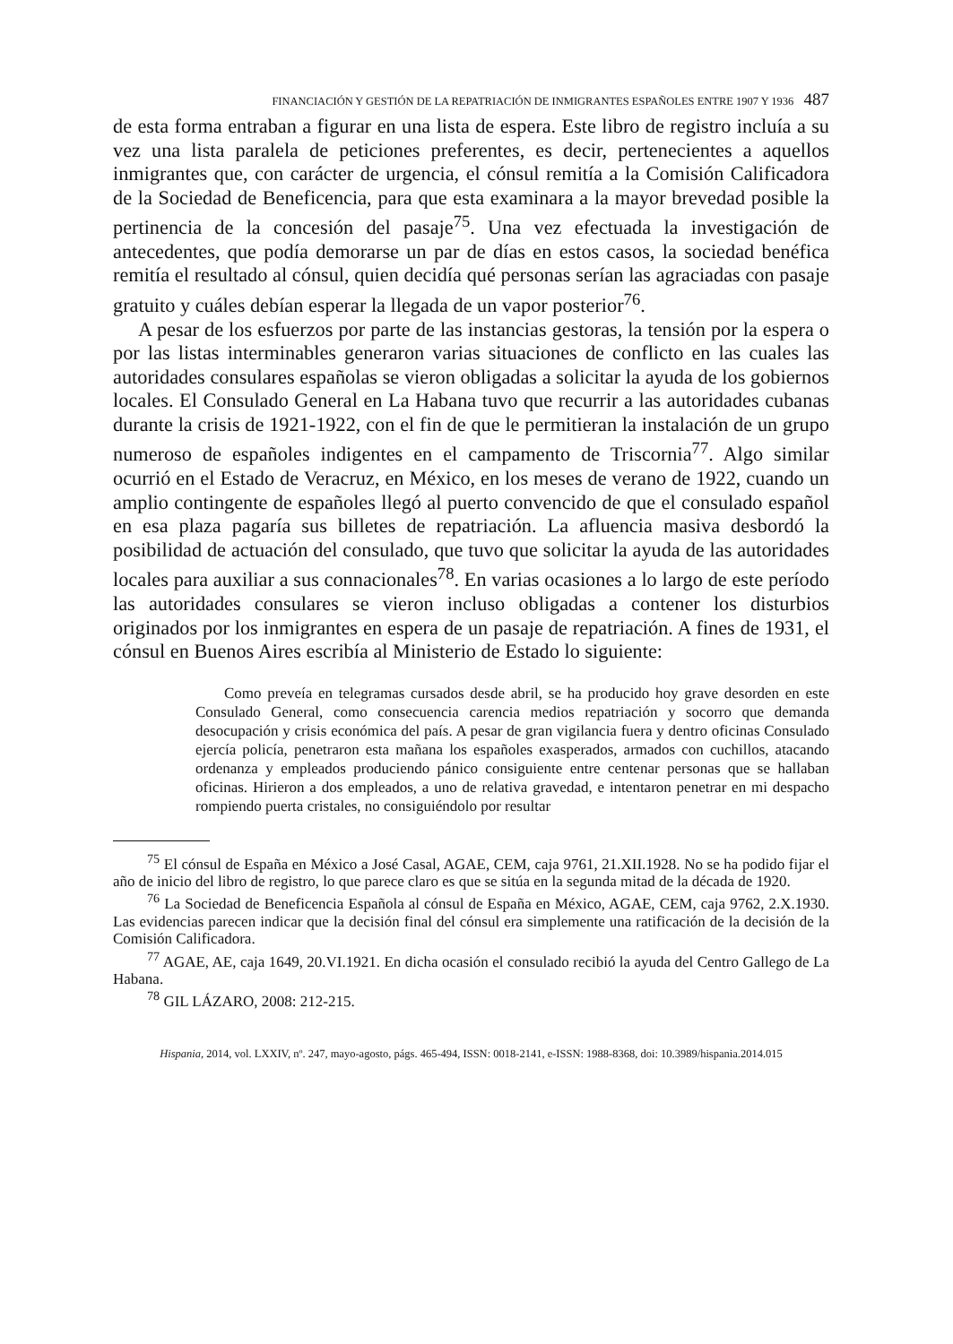FINANCIACIÓN Y GESTIÓN DE LA REPATRIACIÓN DE INMIGRANTES ESPAÑOLES ENTRE 1907 Y 1936 487
de esta forma entraban a figurar en una lista de espera. Este libro de registro incluía a su vez una lista paralela de peticiones preferentes, es decir, pertenecientes a aquellos inmigrantes que, con carácter de urgencia, el cónsul remitía a la Comisión Calificadora de la Sociedad de Beneficencia, para que esta examinara a la mayor brevedad posible la pertinencia de la concesión del pasaje<sup>75</sup>. Una vez efectuada la investigación de antecedentes, que podía demorarse un par de días en estos casos, la sociedad benéfica remitía el resultado al cónsul, quien decidía qué personas serían las agraciadas con pasaje gratuito y cuáles debían esperar la llegada de un vapor posterior<sup>76</sup>.
A pesar de los esfuerzos por parte de las instancias gestoras, la tensión por la espera o por las listas interminables generaron varias situaciones de conflicto en las cuales las autoridades consulares españolas se vieron obligadas a solicitar la ayuda de los gobiernos locales. El Consulado General en La Habana tuvo que recurrir a las autoridades cubanas durante la crisis de 1921-1922, con el fin de que le permitieran la instalación de un grupo numeroso de españoles indigentes en el campamento de Triscornia<sup>77</sup>. Algo similar ocurrió en el Estado de Veracruz, en México, en los meses de verano de 1922, cuando un amplio contingente de españoles llegó al puerto convencido de que el consulado español en esa plaza pagaría sus billetes de repatriación. La afluencia masiva desbordó la posibilidad de actuación del consulado, que tuvo que solicitar la ayuda de las autoridades locales para auxiliar a sus connacionales<sup>78</sup>. En varias ocasiones a lo largo de este período las autoridades consulares se vieron incluso obligadas a contener los disturbios originados por los inmigrantes en espera de un pasaje de repatriación. A fines de 1931, el cónsul en Buenos Aires escribía al Ministerio de Estado lo siguiente:
Como preveía en telegramas cursados desde abril, se ha producido hoy grave desorden en este Consulado General, como consecuencia carencia medios repatriación y socorro que demanda desocupación y crisis económica del país. A pesar de gran vigilancia fuera y dentro oficinas Consulado ejercía policía, penetraron esta mañana los españoles exasperados, armados con cuchillos, atacando ordenanza y empleados produciendo pánico consiguiente entre centenar personas que se hallaban oficinas. Hirieron a dos empleados, a uno de relativa gravedad, e intentaron penetrar en mi despacho rompiendo puerta cristales, no consiguiéndolo por resultar
<sup>75</sup> El cónsul de España en México a José Casal, AGAE, CEM, caja 9761, 21.XII.1928. No se ha podido fijar el año de inicio del libro de registro, lo que parece claro es que se sitúa en la segunda mitad de la década de 1920.
<sup>76</sup> La Sociedad de Beneficencia Española al cónsul de España en México, AGAE, CEM, caja 9762, 2.X.1930. Las evidencias parecen indicar que la decisión final del cónsul era simplemente una ratificación de la decisión de la Comisión Calificadora.
<sup>77</sup> AGAE, AE, caja 1649, 20.VI.1921. En dicha ocasión el consulado recibió la ayuda del Centro Gallego de La Habana.
<sup>78</sup> GIL LÁZARO, 2008: 212-215.
Hispania, 2014, vol. LXXIV, nº. 247, mayo-agosto, págs. 465-494, ISSN: 0018-2141, e-ISSN: 1988-8368, doi: 10.3989/hispania.2014.015